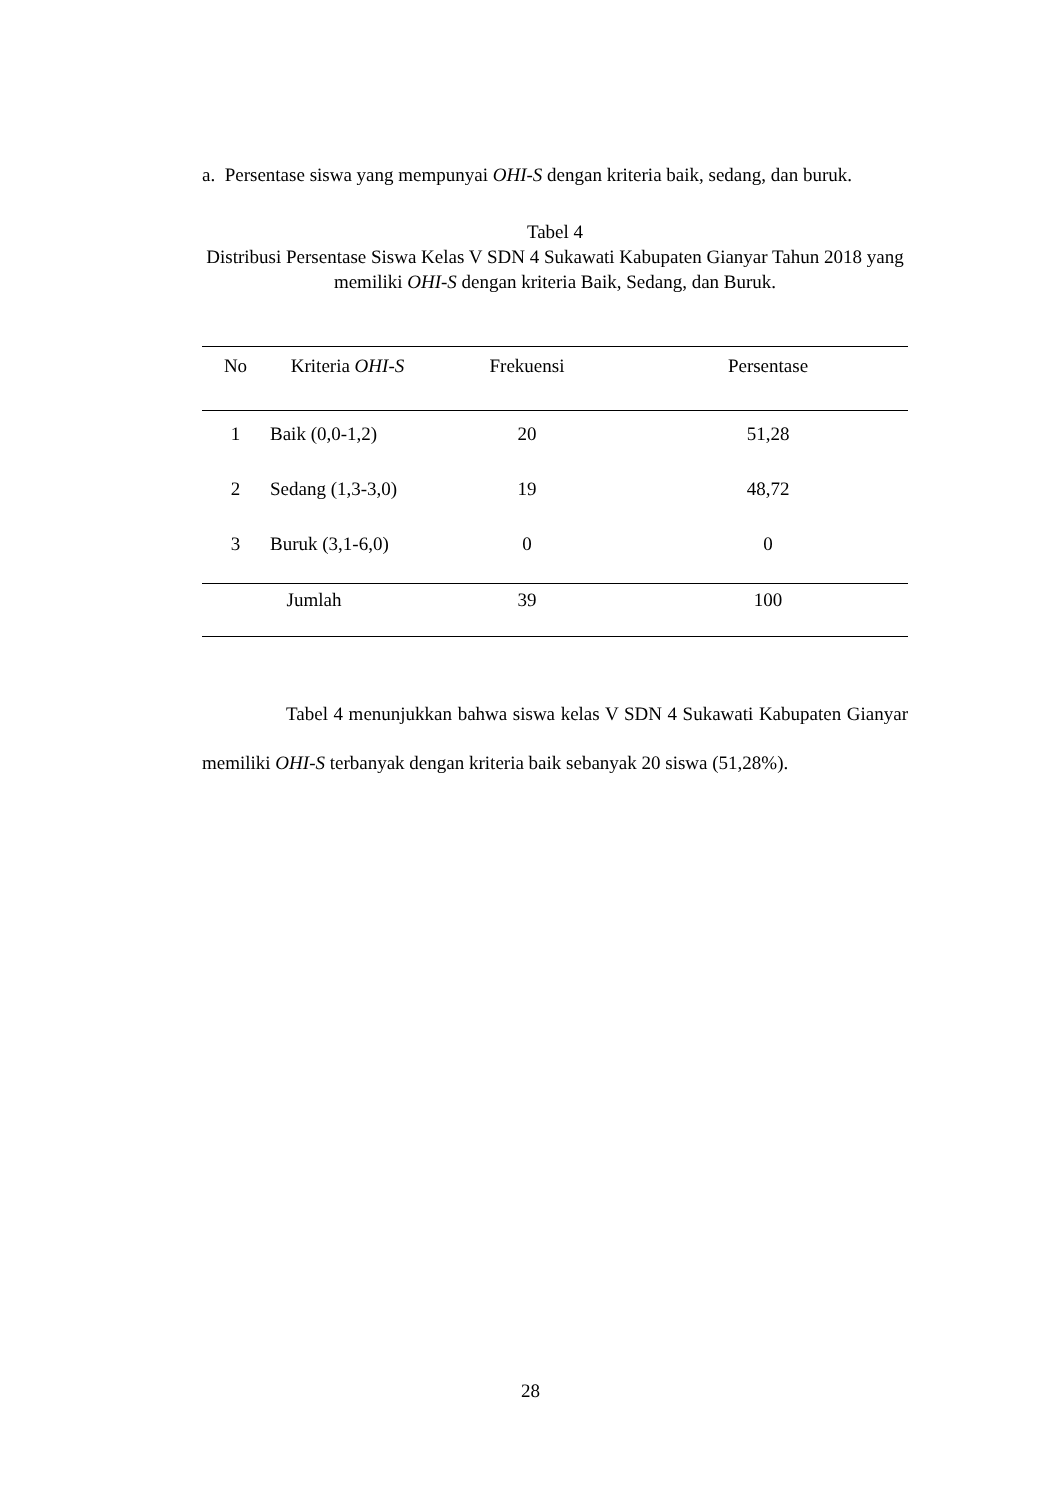a. Persentase siswa yang mempunyai OHI-S dengan kriteria baik, sedang, dan buruk.
Tabel 4
Distribusi Persentase Siswa Kelas V SDN 4 Sukawati Kabupaten Gianyar Tahun 2018 yang memiliki OHI-S dengan kriteria Baik, Sedang, dan Buruk.
| No | Kriteria OHI-S | Frekuensi | Persentase |
| --- | --- | --- | --- |
| 1 | Baik (0,0-1,2) | 20 | 51,28 |
| 2 | Sedang (1,3-3,0) | 19 | 48,72 |
| 3 | Buruk (3,1-6,0) | 0 | 0 |
| Jumlah | | 39 | 100 |
Tabel 4 menunjukkan bahwa siswa kelas V SDN 4 Sukawati Kabupaten Gianyar memiliki OHI-S terbanyak dengan kriteria baik sebanyak 20 siswa (51,28%).
28